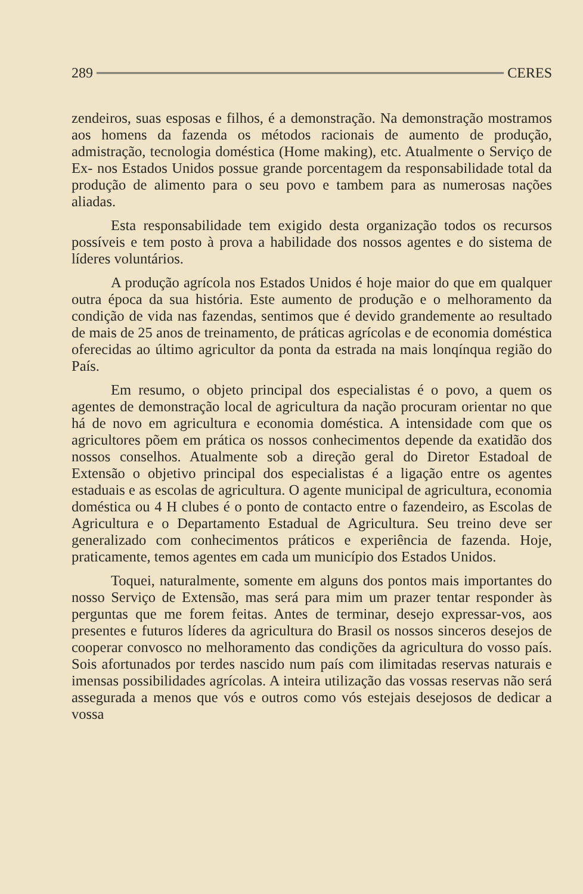289 CERES
zendeiros, suas esposas e filhos, é a demonstração. Na demonstração mostramos aos homens da fazenda os métodos racionais de aumento de produção, admistração, tecnologia doméstica (Home making), etc. Atualmente o Serviço de Ex- nos Estados Unidos possue grande porcentagem da responsabilidade total da produção de alimento para o seu povo e tambem para as numerosas nações aliadas.
Esta responsabilidade tem exigido desta organização todos os recursos possíveis e tem posto à prova a habilidade dos nossos agentes e do sistema de líderes voluntários.
A produção agrícola nos Estados Unidos é hoje maior do que em qualquer outra época da sua história. Este aumento de produção e o melhoramento da condição de vida nas fazendas, sentimos que é devido grandemente ao resultado de mais de 25 anos de treinamento, de práticas agrícolas e de economia doméstica oferecidas ao último agricultor da ponta da estrada na mais lonqínqua região do País.
Em resumo, o objeto principal dos especialistas é o povo, a quem os agentes de demonstração local de agricultura da nação procuram orientar no que há de novo em agricultura e economia doméstica. A intensidade com que os agricultores põem em prática os nossos conhecimentos depende da exatidão dos nossos conselhos. Atualmente sob a direção geral do Diretor Estadoal de Extensão o objetivo principal dos especialistas é a ligação entre os agentes estaduais e as escolas de agricultura. O agente municipal de agricultura, economia doméstica ou 4 H clubes é o ponto de contacto entre o fazendeiro, as Escolas de Agricultura e o Departamento Estadual de Agricultura. Seu treino deve ser generalizado com conhecimentos práticos e experiência de fazenda. Hoje, praticamente, temos agentes em cada um município dos Estados Unidos.
Toquei, naturalmente, somente em alguns dos pontos mais importantes do nosso Serviço de Extensão, mas será para mim um prazer tentar responder às perguntas que me forem feitas. Antes de terminar, desejo expressar-vos, aos presentes e futuros líderes da agricultura do Brasil os nossos sinceros desejos de cooperar convosco no melhoramento das condições da agricultura do vosso país. Sois afortunados por terdes nascido num país com ilimitadas reservas naturais e imensas possibilidades agrícolas. A inteira utilização das vossas reservas não será assegurada a menos que vós e outros como vós estejais desejosos de dedicar a vossa